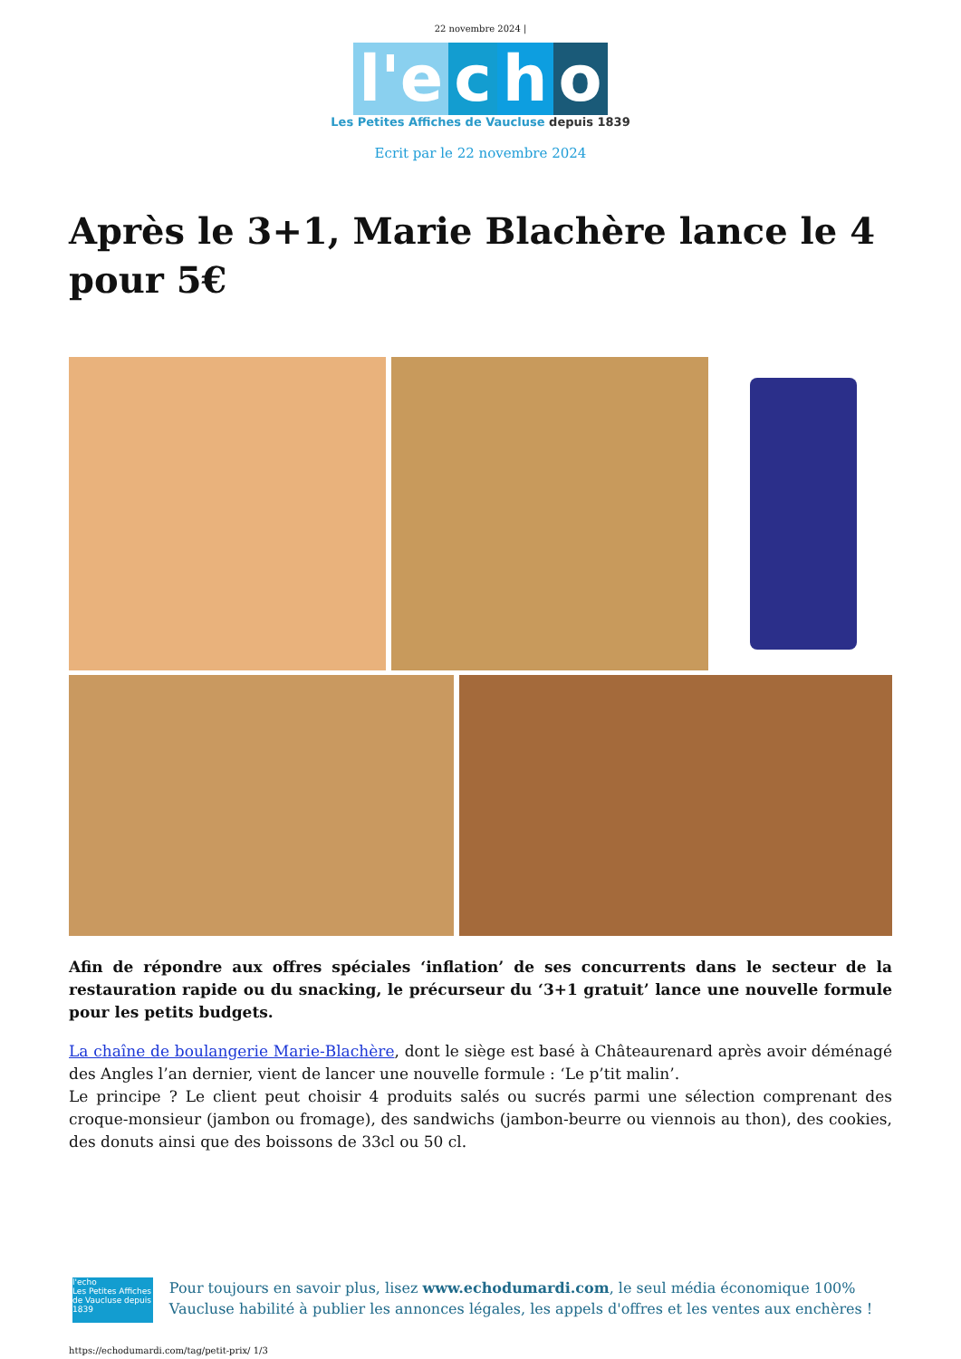22 novembre 2024 |
l'e c h o
Les Petites Affiches de Vaucluse depuis 1839
Ecrit par le 22 novembre 2024
Après le 3+1, Marie Blachère lance le 4 pour 5€
Afin de répondre aux offres spéciales ‘inflation’ de ses concurrents dans le secteur de la restauration rapide ou du snacking, le précurseur du ‘3+1 gratuit’ lance une nouvelle formule pour les petits budgets.
La chaîne de boulangerie Marie-Blachère, dont le siège est basé à Châteaurenard après avoir déménagé des Angles l’an dernier, vient de lancer une nouvelle formule : ‘Le p’tit malin’.
Le principe ? Le client peut choisir 4 produits salés ou sucrés parmi une sélection comprenant des croque-monsieur (jambon ou fromage), des sandwichs (jambon-beurre ou viennois au thon), des cookies, des donuts ainsi que des boissons de 33cl ou 50 cl.
l'echo
Les Petites Affiches de Vaucluse depuis 1839
Pour toujours en savoir plus, lisez www.echodumardi.com, le seul média économique 100% Vaucluse habilité à publier les annonces légales, les appels d'offres et les ventes aux enchères !
https://echodumardi.com/tag/petit-prix/ 1/3